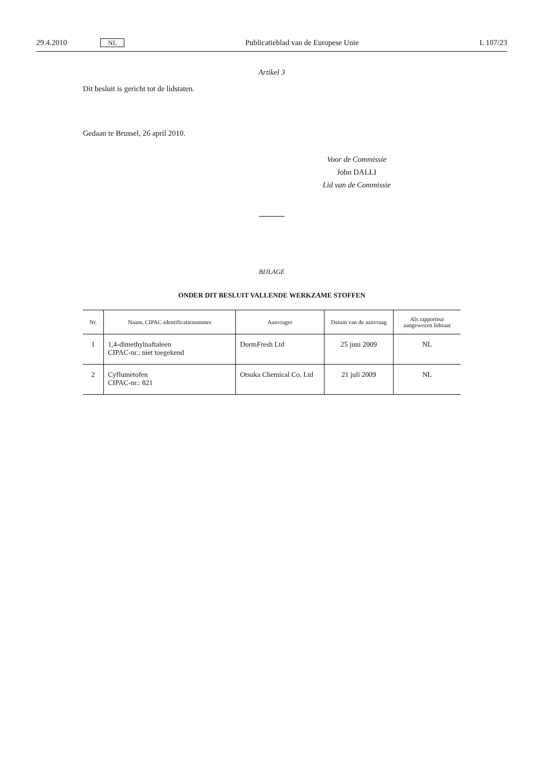29.4.2010 NL Publicatieblad van de Europese Unie L 107/23
Artikel 3
Dit besluit is gericht tot de lidstaten.
Gedaan te Brussel, 26 april 2010.
Voor de Commissie
John DALLI
Lid van de Commissie
BIJLAGE
ONDER DIT BESLUIT VALLENDE WERKZAME STOFFEN
| Nr. | Naam, CIPAC-identificatienummer | Aanvrager | Datum van de aanvraag | Als rapporteur aangewezen lidstaat |
| --- | --- | --- | --- | --- |
| 1 | 1,4-dimethylnaftaleen CIPAC-nr.: niet toegekend | DormFresh Ltd | 25 juni 2009 | NL |
| 2 | Cyflumetofen CIPAC-nr.: 821 | Otsuka Chemical Co. Ltd | 21 juli 2009 | NL |